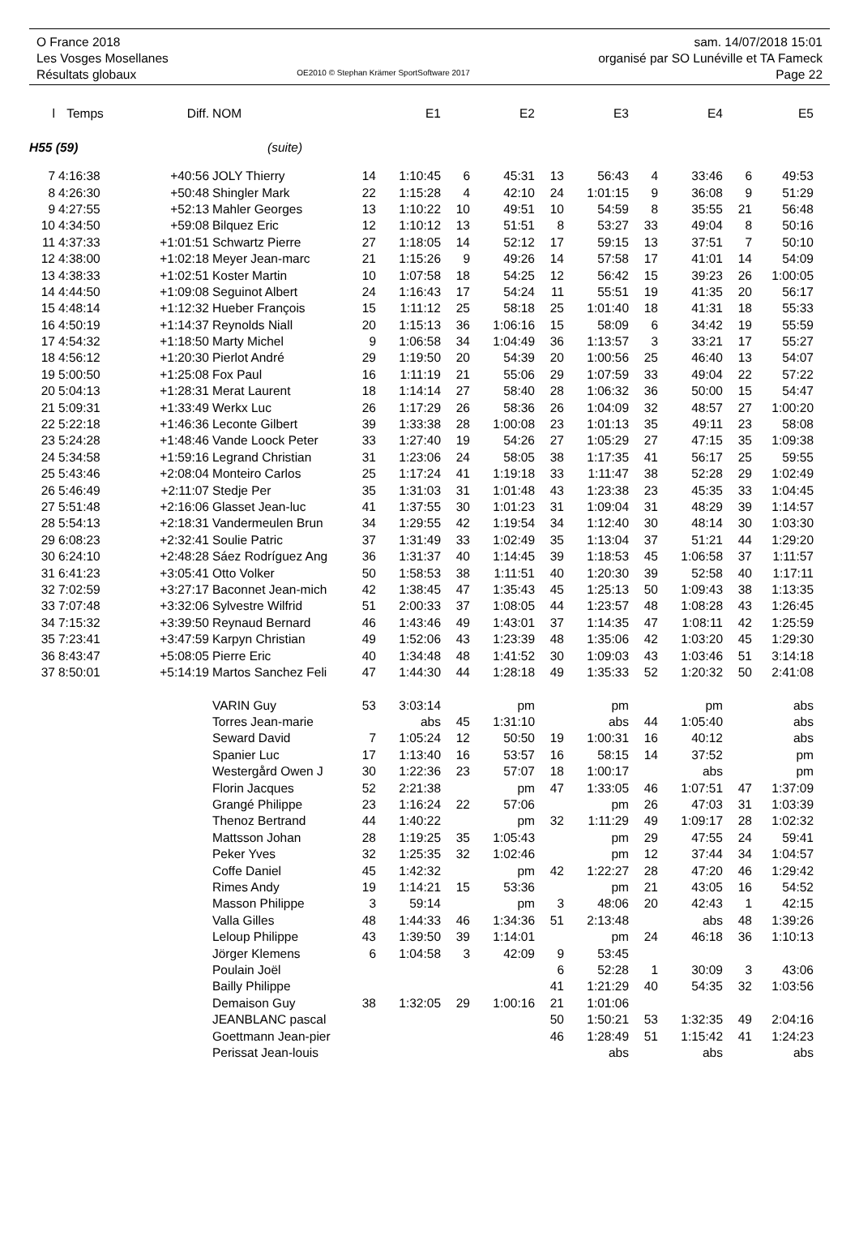O France 2018
Les Vosges Mosellanes
Résultats globaux
OE2010 © Stephan Krämer SportSoftware 2017
sam. 14/07/2018 15:01
organisé par SO Lunéville et TA Fameck
Page 22
| l | Temps | Diff. | NOM | | E1 | | E2 | | E3 | | E4 | | E5 |
| --- | --- | --- | --- | --- | --- | --- | --- | --- | --- | --- | --- | --- | --- |
| H55 (59) | | | (suite) | | | | | | | | | | |
| 7 | 4:16:38 | +40:56 | JOLY Thierry | 14 | 1:10:45 | 6 | 45:31 | 13 | 56:43 | 4 | 33:46 | 6 | 49:53 |
| 8 | 4:26:30 | +50:48 | Shingler Mark | 22 | 1:15:28 | 4 | 42:10 | 24 | 1:01:15 | 9 | 36:08 | 9 | 51:29 |
| 9 | 4:27:55 | +52:13 | Mahler Georges | 13 | 1:10:22 | 10 | 49:51 | 10 | 54:59 | 8 | 35:55 | 21 | 56:48 |
| 10 | 4:34:50 | +59:08 | Bilquez Eric | 12 | 1:10:12 | 13 | 51:51 | 8 | 53:27 | 33 | 49:04 | 8 | 50:16 |
| 11 | 4:37:33 | +1:01:51 | Schwartz Pierre | 27 | 1:18:05 | 14 | 52:12 | 17 | 59:15 | 13 | 37:51 | 7 | 50:10 |
| 12 | 4:38:00 | +1:02:18 | Meyer Jean-marc | 21 | 1:15:26 | 9 | 49:26 | 14 | 57:58 | 17 | 41:01 | 14 | 54:09 |
| 13 | 4:38:33 | +1:02:51 | Koster Martin | 10 | 1:07:58 | 18 | 54:25 | 12 | 56:42 | 15 | 39:23 | 26 | 1:00:05 |
| 14 | 4:44:50 | +1:09:08 | Seguinot Albert | 24 | 1:16:43 | 17 | 54:24 | 11 | 55:51 | 19 | 41:35 | 20 | 56:17 |
| 15 | 4:48:14 | +1:12:32 | Hueber François | 15 | 1:11:12 | 25 | 58:18 | 25 | 1:01:40 | 18 | 41:31 | 18 | 55:33 |
| 16 | 4:50:19 | +1:14:37 | Reynolds Niall | 20 | 1:15:13 | 36 | 1:06:16 | 15 | 58:09 | 6 | 34:42 | 19 | 55:59 |
| 17 | 4:54:32 | +1:18:50 | Marty Michel | 9 | 1:06:58 | 34 | 1:04:49 | 36 | 1:13:57 | 3 | 33:21 | 17 | 55:27 |
| 18 | 4:56:12 | +1:20:30 | Pierlot André | 29 | 1:19:50 | 20 | 54:39 | 20 | 1:00:56 | 25 | 46:40 | 13 | 54:07 |
| 19 | 5:00:50 | +1:25:08 | Fox Paul | 16 | 1:11:19 | 21 | 55:06 | 29 | 1:07:59 | 33 | 49:04 | 22 | 57:22 |
| 20 | 5:04:13 | +1:28:31 | Merat Laurent | 18 | 1:14:14 | 27 | 58:40 | 28 | 1:06:32 | 36 | 50:00 | 15 | 54:47 |
| 21 | 5:09:31 | +1:33:49 | Werkx Luc | 26 | 1:17:29 | 26 | 58:36 | 26 | 1:04:09 | 32 | 48:57 | 27 | 1:00:20 |
| 22 | 5:22:18 | +1:46:36 | Leconte Gilbert | 39 | 1:33:38 | 28 | 1:00:08 | 23 | 1:01:13 | 35 | 49:11 | 23 | 58:08 |
| 23 | 5:24:28 | +1:48:46 | Vande Loock Peter | 33 | 1:27:40 | 19 | 54:26 | 27 | 1:05:29 | 27 | 47:15 | 35 | 1:09:38 |
| 24 | 5:34:58 | +1:59:16 | Legrand Christian | 31 | 1:23:06 | 24 | 58:05 | 38 | 1:17:35 | 41 | 56:17 | 25 | 59:55 |
| 25 | 5:43:46 | +2:08:04 | Monteiro Carlos | 25 | 1:17:24 | 41 | 1:19:18 | 33 | 1:11:47 | 38 | 52:28 | 29 | 1:02:49 |
| 26 | 5:46:49 | +2:11:07 | Stedje Per | 35 | 1:31:03 | 31 | 1:01:48 | 43 | 1:23:38 | 23 | 45:35 | 33 | 1:04:45 |
| 27 | 5:51:48 | +2:16:06 | Glasset Jean-luc | 41 | 1:37:55 | 30 | 1:01:23 | 31 | 1:09:04 | 31 | 48:29 | 39 | 1:14:57 |
| 28 | 5:54:13 | +2:18:31 | Vandermeulen Brun | 34 | 1:29:55 | 42 | 1:19:54 | 34 | 1:12:40 | 30 | 48:14 | 30 | 1:03:30 |
| 29 | 6:08:23 | +2:32:41 | Soulie Patric | 37 | 1:31:49 | 33 | 1:02:49 | 35 | 1:13:04 | 37 | 51:21 | 44 | 1:29:20 |
| 30 | 6:24:10 | +2:48:28 | Sáez Rodríguez Ang | 36 | 1:31:37 | 40 | 1:14:45 | 39 | 1:18:53 | 45 | 1:06:58 | 37 | 1:11:57 |
| 31 | 6:41:23 | +3:05:41 | Otto Volker | 50 | 1:58:53 | 38 | 1:11:51 | 40 | 1:20:30 | 39 | 52:58 | 40 | 1:17:11 |
| 32 | 7:02:59 | +3:27:17 | Baconnet Jean-mich | 42 | 1:38:45 | 47 | 1:35:43 | 45 | 1:25:13 | 50 | 1:09:43 | 38 | 1:13:35 |
| 33 | 7:07:48 | +3:32:06 | Sylvestre Wilfrid | 51 | 2:00:33 | 37 | 1:08:05 | 44 | 1:23:57 | 48 | 1:08:28 | 43 | 1:26:45 |
| 34 | 7:15:32 | +3:39:50 | Reynaud Bernard | 46 | 1:43:46 | 49 | 1:43:01 | 37 | 1:14:35 | 47 | 1:08:11 | 42 | 1:25:59 |
| 35 | 7:23:41 | +3:47:59 | Karpyn Christian | 49 | 1:52:06 | 43 | 1:23:39 | 48 | 1:35:06 | 42 | 1:03:20 | 45 | 1:29:30 |
| 36 | 8:43:47 | +5:08:05 | Pierre Eric | 40 | 1:34:48 | 48 | 1:41:52 | 30 | 1:09:03 | 43 | 1:03:46 | 51 | 3:14:18 |
| 37 | 8:50:01 | +5:14:19 | Martos Sanchez Feli | 47 | 1:44:30 | 44 | 1:28:18 | 49 | 1:35:33 | 52 | 1:20:32 | 50 | 2:41:08 |
| | | | VARIN Guy | 53 | 3:03:14 | | pm | | pm | | pm | | abs |
| | | | Torres Jean-marie | | abs | 45 | 1:31:10 | | abs | 44 | 1:05:40 | | abs |
| | | | Seward David | 7 | 1:05:24 | 12 | 50:50 | 19 | 1:00:31 | 16 | 40:12 | | abs |
| | | | Spanier Luc | 17 | 1:13:40 | 16 | 53:57 | 16 | 58:15 | 14 | 37:52 | | pm |
| | | | Westergård Owen J | 30 | 1:22:36 | 23 | 57:07 | 18 | 1:00:17 | | abs | | pm |
| | | | Florin Jacques | 52 | 2:21:38 | | pm | 47 | 1:33:05 | 46 | 1:07:51 | 47 | 1:37:09 |
| | | | Grangé Philippe | 23 | 1:16:24 | 22 | 57:06 | | pm | 26 | 47:03 | 31 | 1:03:39 |
| | | | Thenoz Bertrand | 44 | 1:40:22 | | pm | 32 | 1:11:29 | 49 | 1:09:17 | 28 | 1:02:32 |
| | | | Mattsson Johan | 28 | 1:19:25 | 35 | 1:05:43 | | pm | 29 | 47:55 | 24 | 59:41 |
| | | | Peker Yves | 32 | 1:25:35 | 32 | 1:02:46 | | pm | 12 | 37:44 | 34 | 1:04:57 |
| | | | Coffe Daniel | 45 | 1:42:32 | | pm | 42 | 1:22:27 | 28 | 47:20 | 46 | 1:29:42 |
| | | | Rimes Andy | 19 | 1:14:21 | 15 | 53:36 | | pm | 21 | 43:05 | 16 | 54:52 |
| | | | Masson Philippe | 3 | 59:14 | | pm | 3 | 48:06 | 20 | 42:43 | 1 | 42:15 |
| | | | Valla Gilles | 48 | 1:44:33 | 46 | 1:34:36 | 51 | 2:13:48 | | abs | 48 | 1:39:26 |
| | | | Leloup Philippe | 43 | 1:39:50 | 39 | 1:14:01 | | pm | 24 | 46:18 | 36 | 1:10:13 |
| | | | Jörger Klemens | 6 | 1:04:58 | 3 | 42:09 | 9 | 53:45 | | | | |
| | | | Poulain Joël | | | | | 6 | 52:28 | 1 | 30:09 | 3 | 43:06 |
| | | | Bailly Philippe | | | | | 41 | 1:21:29 | 40 | 54:35 | 32 | 1:03:56 |
| | | | Demaison Guy | 38 | 1:32:05 | 29 | 1:00:16 | 21 | 1:01:06 | | | | |
| | | | JEANBLANC pascal | | | | | 50 | 1:50:21 | 53 | 1:32:35 | 49 | 2:04:16 |
| | | | Goettmann Jean-pier | | | | | 46 | 1:28:49 | 51 | 1:15:42 | 41 | 1:24:23 |
| | | | Perissat Jean-louis | | | | | | abs | | abs | | abs |